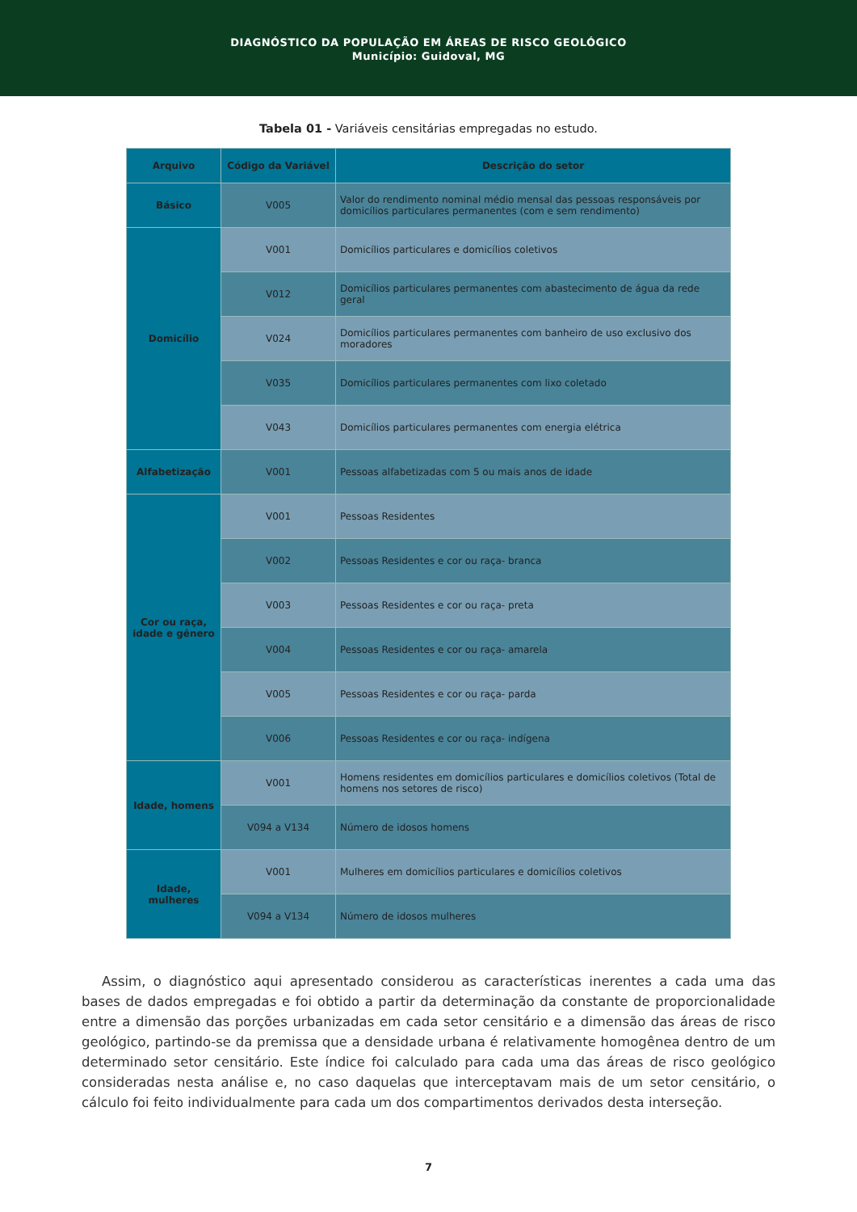DIAGNÓSTICO DA POPULAÇÃO EM ÁREAS DE RISCO GEOLÓGICO
Município: Guidoval, MG
Tabela 01 - Variáveis censitárias empregadas no estudo.
| Arquivo | Código da Variável | Descrição do setor |
| --- | --- | --- |
| Básico | V005 | Valor do rendimento nominal médio mensal das pessoas responsáveis por domicílios particulares permanentes (com e sem rendimento) |
| Domicílio | V001 | Domicílios particulares e domicílios coletivos |
| | V012 | Domicílios particulares permanentes com abastecimento de água da rede geral |
| | V024 | Domicílios particulares permanentes com banheiro de uso exclusivo dos moradores |
| | V035 | Domicílios particulares permanentes com lixo coletado |
| | V043 | Domicílios particulares permanentes com energia elétrica |
| Alfabetização | V001 | Pessoas alfabetizadas com 5 ou mais anos de idade |
| Cor ou raça, idade e gênero | V001 | Pessoas Residentes |
| | V002 | Pessoas Residentes e cor ou raça- branca |
| | V003 | Pessoas Residentes e cor ou raça- preta |
| | V004 | Pessoas Residentes e cor ou raça- amarela |
| | V005 | Pessoas Residentes e cor ou raça- parda |
| | V006 | Pessoas Residentes e cor ou raça- indígena |
| Idade, homens | V001 | Homens residentes em domicílios particulares e domicílios coletivos (Total de homens nos setores de risco) |
| | V094 a V134 | Número de idosos homens |
| Idade, mulheres | V001 | Mulheres em domicílios particulares e domicílios coletivos |
| | V094 a V134 | Número de idosos mulheres |
Assim, o diagnóstico aqui apresentado considerou as características inerentes a cada uma das bases de dados empregadas e foi obtido a partir da determinação da constante de proporcionalidade entre a dimensão das porções urbanizadas em cada setor censitário e a dimensão das áreas de risco geológico, partindo-se da premissa que a densidade urbana é relativamente homogênea dentro de um determinado setor censitário. Este índice foi calculado para cada uma das áreas de risco geológico consideradas nesta análise e, no caso daquelas que interceptavam mais de um setor censitário, o cálculo foi feito individualmente para cada um dos compartimentos derivados desta interseção.
7